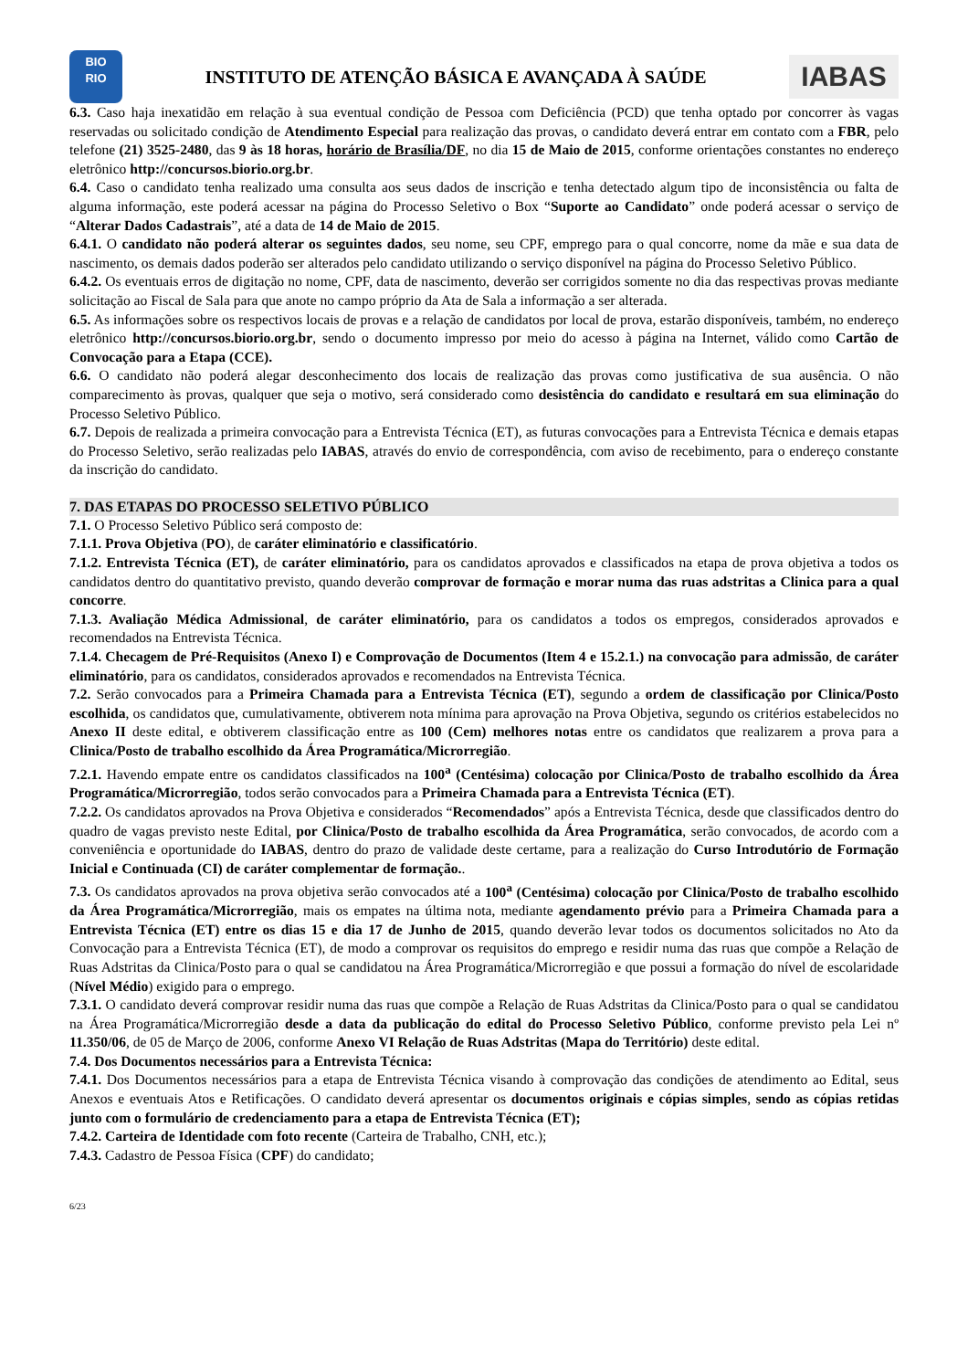BIO
RIO
INSTITUTO DE ATENÇÃO BÁSICA E AVANÇADA À SAÚDE
IABAS
6.3. Caso haja inexatidão em relação à sua eventual condição de Pessoa com Deficiência (PCD) que tenha optado por concorrer às vagas reservadas ou solicitado condição de Atendimento Especial para realização das provas, o candidato deverá entrar em contato com a FBR, pelo telefone (21) 3525-2480, das 9 às 18 horas, horário de Brasília/DF, no dia 15 de Maio de 2015, conforme orientações constantes no endereço eletrônico http://concursos.biorio.org.br.
6.4. Caso o candidato tenha realizado uma consulta aos seus dados de inscrição e tenha detectado algum tipo de inconsistência ou falta de alguma informação, este poderá acessar na página do Processo Seletivo o Box “Suporte ao Candidato” onde poderá acessar o serviço de “Alterar Dados Cadastrais”, até a data de 14 de Maio de 2015.
6.4.1. O candidato não poderá alterar os seguintes dados, seu nome, seu CPF, emprego para o qual concorre, nome da mãe e sua data de nascimento, os demais dados poderão ser alterados pelo candidato utilizando o serviço disponível na página do Processo Seletivo Público.
6.4.2. Os eventuais erros de digitação no nome, CPF, data de nascimento, deverão ser corrigidos somente no dia das respectivas provas mediante solicitação ao Fiscal de Sala para que anote no campo próprio da Ata de Sala a informação a ser alterada.
6.5. As informações sobre os respectivos locais de provas e a relação de candidatos por local de prova, estarão disponíveis, também, no endereço eletrônico http://concursos.biorio.org.br, sendo o documento impresso por meio do acesso à página na Internet, válido como Cartão de Convocação para a Etapa (CCE).
6.6. O candidato não poderá alegar desconhecimento dos locais de realização das provas como justificativa de sua ausência. O não comparecimento às provas, qualquer que seja o motivo, será considerado como desistência do candidato e resultará em sua eliminação do Processo Seletivo Público.
6.7. Depois de realizada a primeira convocação para a Entrevista Técnica (ET), as futuras convocações para a Entrevista Técnica e demais etapas do Processo Seletivo, serão realizadas pelo IABAS, através do envio de correspondência, com aviso de recebimento, para o endereço constante da inscrição do candidato.
7. DAS ETAPAS DO PROCESSO SELETIVO PÚBLICO
7.1. O Processo Seletivo Público será composto de:
7.1.1. Prova Objetiva (PO), de caráter eliminatório e classificatório.
7.1.2. Entrevista Técnica (ET), de caráter eliminatório, para os candidatos aprovados e classificados na etapa de prova objetiva a todos os candidatos dentro do quantitativo previsto, quando deverão comprovar de formação e morar numa das ruas adstritas a Clinica para a qual concorre.
7.1.3. Avaliação Médica Admissional, de caráter eliminatório, para os candidatos a todos os empregos, considerados aprovados e recomendados na Entrevista Técnica.
7.1.4. Checagem de Pré-Requisitos (Anexo I) e Comprovação de Documentos (Item 4 e 15.2.1.) na convocação para admissão, de caráter eliminatório, para os candidatos, considerados aprovados e recomendados na Entrevista Técnica.
7.2. Serão convocados para a Primeira Chamada para a Entrevista Técnica (ET), segundo a ordem de classificação por Clinica/Posto escolhida, os candidatos que, cumulativamente, obtiverem nota mínima para aprovação na Prova Objetiva, segundo os critérios estabelecidos no Anexo II deste edital, e obtiverem classificação entre as 100 (Cem) melhores notas entre os candidatos que realizarem a prova para a Clinica/Posto de trabalho escolhido da Área Programática/Microrregião.
7.2.1. Havendo empate entre os candidatos classificados na 100<sup>a</sup> (Centésima) colocação por Clinica/Posto de trabalho escolhido da Área Programática/Microrregião, todos serão convocados para a Primeira Chamada para a Entrevista Técnica (ET).
7.2.2. Os candidatos aprovados na Prova Objetiva e considerados “Recomendados” após a Entrevista Técnica, desde que classificados dentro do quadro de vagas previsto neste Edital, por Clinica/Posto de trabalho escolhida da Área Programática, serão convocados, de acordo com a conveniência e oportunidade do IABAS, dentro do prazo de validade deste certame, para a realização do Curso Introdutório de Formação Inicial e Continuada (CI) de caráter complementar de formação..
7.3. Os candidatos aprovados na prova objetiva serão convocados até a 100<sup>a</sup> (Centésima) colocação por Clinica/Posto de trabalho escolhido da Área Programática/Microrregião, mais os empates na última nota, mediante agendamento prévio para a Primeira Chamada para a Entrevista Técnica (ET) entre os dias 15 e dia 17 de Junho de 2015, quando deverão levar todos os documentos solicitados no Ato da Convocação para a Entrevista Técnica (ET), de modo a comprovar os requisitos do emprego e residir numa das ruas que compõe a Relação de Ruas Adstritas da Clinica/Posto para o qual se candidatou na Área Programática/Microrregião e que possui a formação do nível de escolaridade (Nível Médio) exigido para o emprego.
7.3.1. O candidato deverá comprovar residir numa das ruas que compõe a Relação de Ruas Adstritas da Clinica/Posto para o qual se candidatou na Área Programática/Microrregião desde a data da publicação do edital do Processo Seletivo Público, conforme previsto pela Lei nº 11.350/06, de 05 de Março de 2006, conforme Anexo VI Relação de Ruas Adstritas (Mapa do Território) deste edital.
7.4. Dos Documentos necessários para a Entrevista Técnica:
7.4.1. Dos Documentos necessários para a etapa de Entrevista Técnica visando à comprovação das condições de atendimento ao Edital, seus Anexos e eventuais Atos e Retificações. O candidato deverá apresentar os documentos originais e cópias simples, sendo as cópias retidas junto com o formulário de credenciamento para a etapa de Entrevista Técnica (ET);
7.4.2. Carteira de Identidade com foto recente (Carteira de Trabalho, CNH, etc.);
7.4.3. Cadastro de Pessoa Física (CPF) do candidato;
6/23